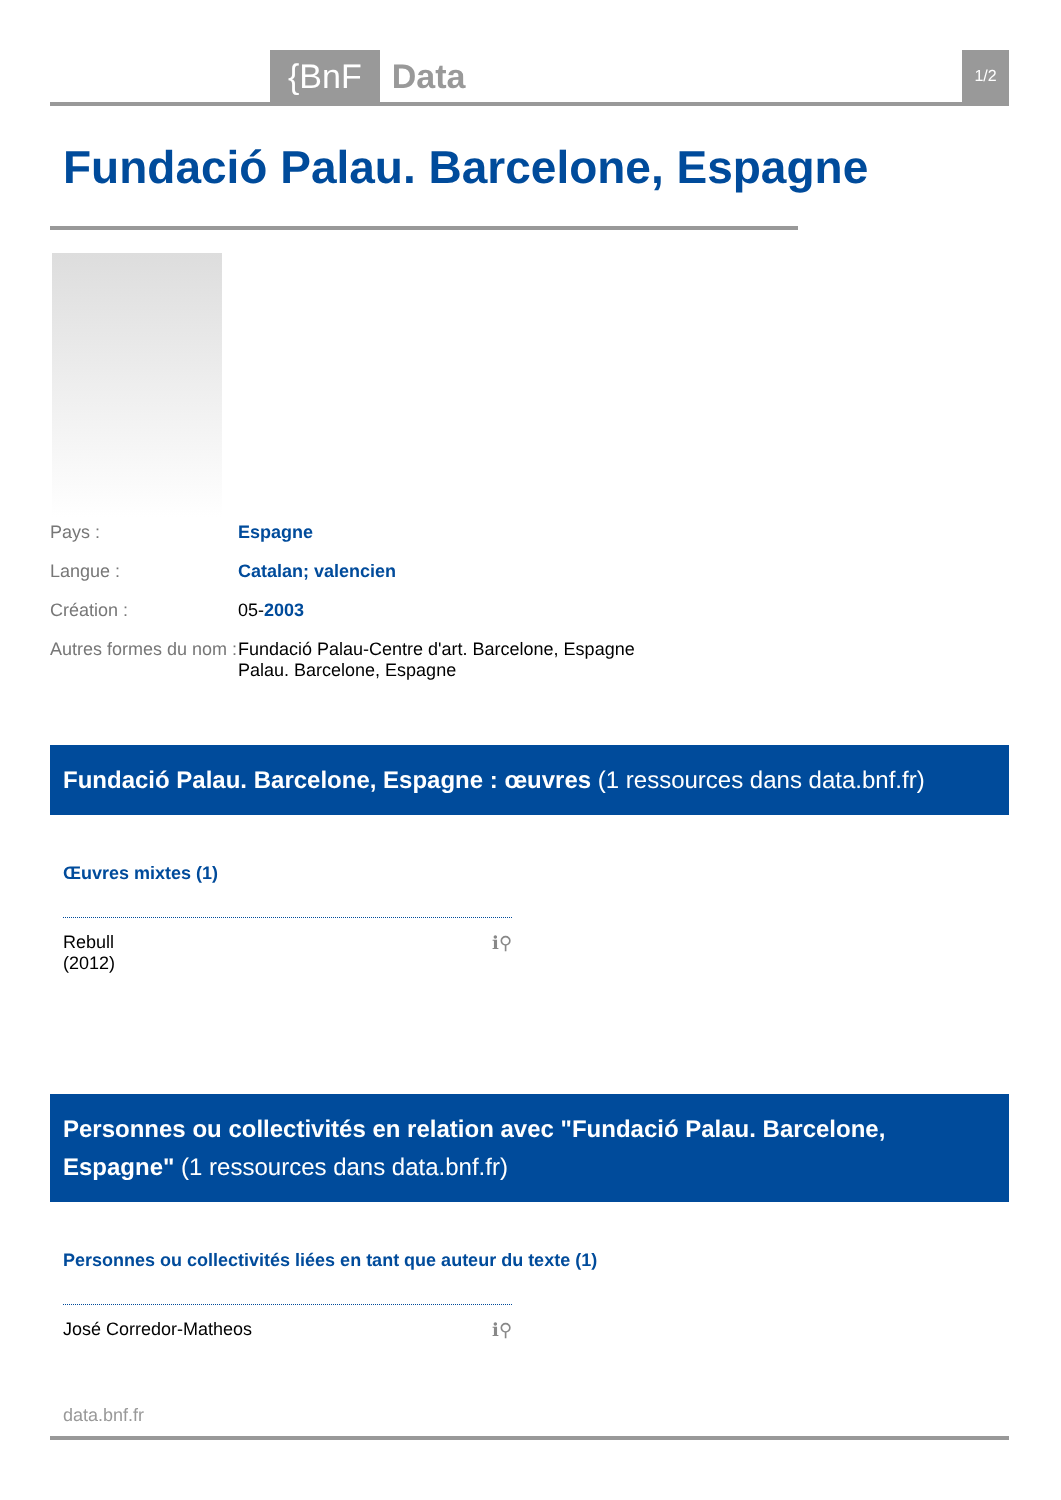{BnF Data 1/2
Fundació Palau. Barcelone, Espagne
Pays : Espagne
Langue : Catalan; valencien
Création : 05-2003
Autres formes du nom :
Fundació Palau-Centre d'art. Barcelone, Espagne
Palau. Barcelone, Espagne
Fundació Palau. Barcelone, Espagne : œuvres (1 ressources dans data.bnf.fr)
Œuvres mixtes (1)
Rebull
(2012)
ℹ⚲
Personnes ou collectivités en relation avec "Fundació Palau. Barcelone, Espagne" (1 ressources dans data.bnf.fr)
Personnes ou collectivités liées en tant que auteur du texte (1)
José Corredor-Matheos ℹ⚲
data.bnf.fr